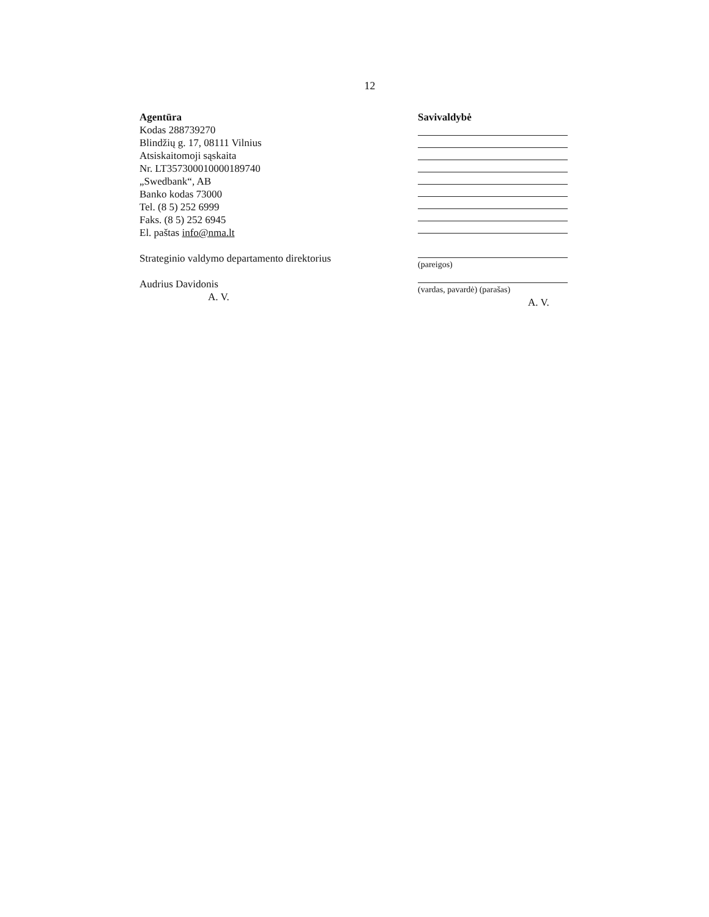12
Agentūra
Kodas 288739270
Blindžių g. 17, 08111 Vilnius
Atsiskaitomoji sąskaita
Nr. LT357300010000189740
„Swedbank“, AB
Banko kodas 73000
Tel. (8 5) 252 6999
Faks. (8 5) 252 6945
El. paštas info@nma.lt
Strateginio valdymo departamento direktorius
Audrius Davidonis
A. V.
Savivaldybė
(pareigos)
(vardas, pavardė) (parašas)
A. V.